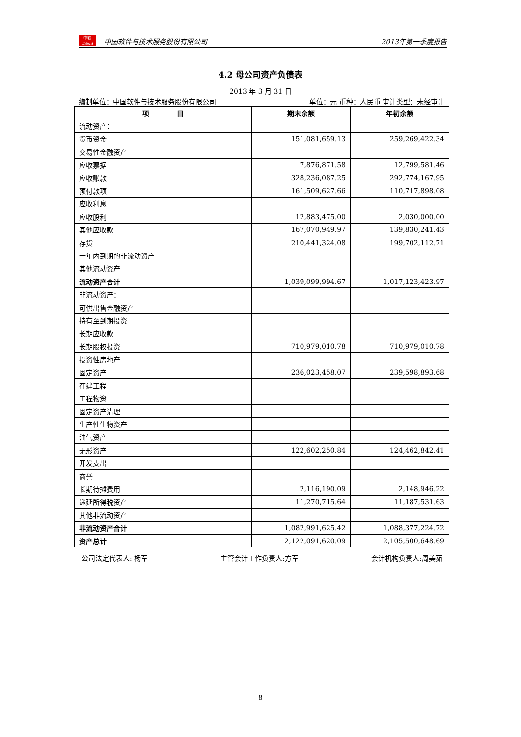中软
CS&S
中国软件与技术服务股份有限公司 2013年第一季度报告
4.2 母公司资产负债表
2013 年 3 月 31 日
编制单位：中国软件与技术服务股份有限公司 单位：元 币种：人民币 审计类型：未经审计
| 项 目 | 期末余额 | 年初余额 |
| --- | --- | --- |
| 流动资产： | | |
| 货币资金 | 151,081,659.13 | 259,269,422.34 |
| 交易性金融资产 | | |
| 应收票据 | 7,876,871.58 | 12,799,581.46 |
| 应收账款 | 328,236,087.25 | 292,774,167.95 |
| 预付款项 | 161,509,627.66 | 110,717,898.08 |
| 应收利息 | | |
| 应收股利 | 12,883,475.00 | 2,030,000.00 |
| 其他应收款 | 167,070,949.97 | 139,830,241.43 |
| 存货 | 210,441,324.08 | 199,702,112.71 |
| 一年内到期的非流动资产 | | |
| 其他流动资产 | | |
| 流动资产合计 | 1,039,099,994.67 | 1,017,123,423.97 |
| 非流动资产： | | |
| 可供出售金融资产 | | |
| 持有至到期投资 | | |
| 长期应收款 | | |
| 长期股权投资 | 710,979,010.78 | 710,979,010.78 |
| 投资性房地产 | | |
| 固定资产 | 236,023,458.07 | 239,598,893.68 |
| 在建工程 | | |
| 工程物资 | | |
| 固定资产清理 | | |
| 生产性生物资产 | | |
| 油气资产 | | |
| 无形资产 | 122,602,250.84 | 124,462,842.41 |
| 开发支出 | | |
| 商誉 | | |
| 长期待摊费用 | 2,116,190.09 | 2,148,946.22 |
| 递延所得税资产 | 11,270,715.64 | 11,187,531.63 |
| 其他非流动资产 | | |
| 非流动资产合计 | 1,082,991,625.42 | 1,088,377,224.72 |
| 资产总计 | 2,122,091,620.09 | 2,105,500,648.69 |
公司法定代表人: 杨军 主管会计工作负责人:方军 会计机构负责人:周美茹
- 8 -